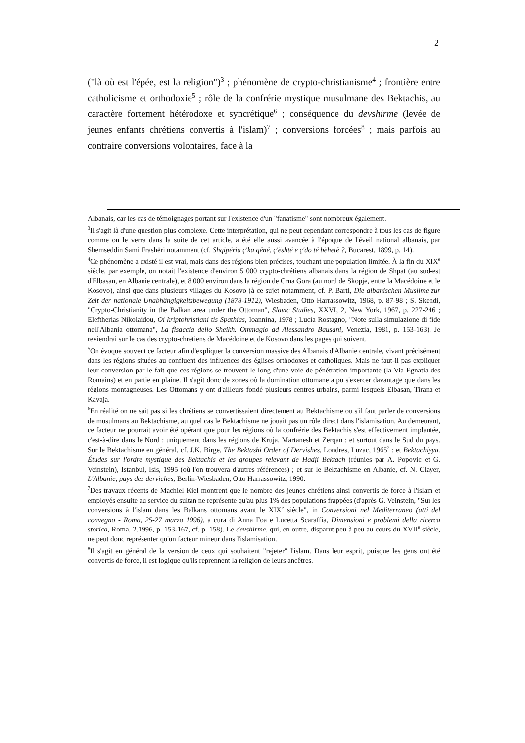2
("là où est l'épée, est la religion")<sup>3</sup> ; phénomène de crypto-christianisme<sup>4</sup> ; frontière entre catholicisme et orthodoxie<sup>5</sup> ; rôle de la confrérie mystique musulmane des Bektachis, au caractère fortement hétérodoxe et syncrétique<sup>6</sup> ; conséquence du devshirme (levée de jeunes enfants chrétiens convertis à l'islam)<sup>7</sup> ; conversions forcées<sup>8</sup> ; mais parfois au contraire conversions volontaires, face à la
Albanais, car les cas de témoignages portant sur l'existence d'un "fanatisme" sont nombreux également.
<sup>3</sup> Il s'agit là d'une question plus complexe. Cette interprétation, qui ne peut cependant correspondre à tous les cas de figure comme on le verra dans la suite de cet article, a été elle aussi avancée à l'époque de l'éveil national albanais, par Shemseddin Sami Frashëri notamment (cf. Shqipëria ç'ka qënë, ç'është e ç'do të bëhetë ?, Bucarest, 1899, p. 14).
<sup>4</sup> Ce phénomène a existé il est vrai, mais dans des régions bien précises, touchant une population limitée. À la fin du XIX<sup>e</sup> siècle, par exemple, on notait l'existence d'environ 5 000 crypto-chrétiens albanais dans la région de Shpat (au sud-est d'Elbasan, en Albanie centrale), et 8 000 environ dans la région de Crna Gora (au nord de Skopje, entre la Macédoine et le Kosovo), ainsi que dans plusieurs villages du Kosovo (à ce sujet notamment, cf. P. Bartl, Die albanischen Muslime zur Zeit der nationale Unabhängigkeitsbewegung (1878-1912), Wiesbaden, Otto Harrassowitz, 1968, p. 87-98 ; S. Skendi, "Crypto-Christianity in the Balkan area under the Ottoman", Slavic Studies, XXVI, 2, New York, 1967, p. 227-246 ; Eleftherias Nikolaidou, Oi kriptohristiani tis Spathias, Ioannina, 1978 ; Lucia Rostagno, "Note sulla simulazione di fide nell'Albania ottomana", La fisaccia dello Sheikh. Ommagio ad Alessandro Bausani, Venezia, 1981, p. 153-163). Je reviendrai sur le cas des crypto-chrétiens de Macédoine et de Kosovo dans les pages qui suivent.
<sup>5</sup> On évoque souvent ce facteur afin d'expliquer la conversion massive des Albanais d'Albanie centrale, vivant précisément dans les régions situées au confluent des influences des églises orthodoxes et catholiques. Mais ne faut-il pas expliquer leur conversion par le fait que ces régions se trouvent le long d'une voie de pénétration importante (la Via Egnatia des Romains) et en partie en plaine. Il s'agit donc de zones où la domination ottomane a pu s'exercer davantage que dans les régions montagneuses. Les Ottomans y ont d'ailleurs fondé plusieurs centres urbains, parmi lesquels Elbasan, Tirana et Kavaja.
<sup>6</sup> En réalité on ne sait pas si les chrétiens se convertissaient directement au Bektachisme ou s'il faut parler de conversions de musulmans au Bektachisme, au quel cas le Bektachisme ne jouait pas un rôle direct dans l'islamisation. Au demeurant, ce facteur ne pourrait avoir été opérant que pour les régions où la confrérie des Bektachis s'est effectivement implantée, c'est-à-dire dans le Nord : uniquement dans les régions de Kruja, Martanesh et Zerqan ; et surtout dans le Sud du pays. Sur le Bektachisme en général, cf. J.K. Birge, The Bektashi Order of Dervishes, Londres, Luzac, 1965<sup>2</sup> ; et Bektachiyya. Études sur l'ordre mystique des Bektachis et les groupes relevant de Hadji Bektach (réunies par A. Popovic et G. Veinstein), Istanbul, Isis, 1995 (où l'on trouvera d'autres références) ; et sur le Bektachisme en Albanie, cf. N. Clayer, L'Albanie, pays des derviches, Berlin-Wiesbaden, Otto Harrassowitz, 1990.
<sup>7</sup> Des travaux récents de Machiel Kiel montrent que le nombre des jeunes chrétiens ainsi convertis de force à l'islam et employés ensuite au service du sultan ne représente qu'au plus 1% des populations frappées (d'après G. Veinstein, "Sur les conversions à l'islam dans les Balkans ottomans avant le XIX<sup>e</sup> siècle", in Conversioni nel Mediterraneo (atti del convegno - Roma, 25-27 marzo 1996), a cura di Anna Foa e Lucetta Scaraffia, Dimensioni e problemi della ricerca storica, Roma, 2.1996, p. 153-167, cf. p. 158). Le devshirme, qui, en outre, disparut peu à peu au cours du XVII<sup>e</sup> siècle, ne peut donc représenter qu'un facteur mineur dans l'islamisation.
<sup>8</sup> Il s'agit en général de la version de ceux qui souhaitent "rejeter" l'islam. Dans leur esprit, puisque les gens ont été convertis de force, il est logique qu'ils reprennent la religion de leurs ancêtres.